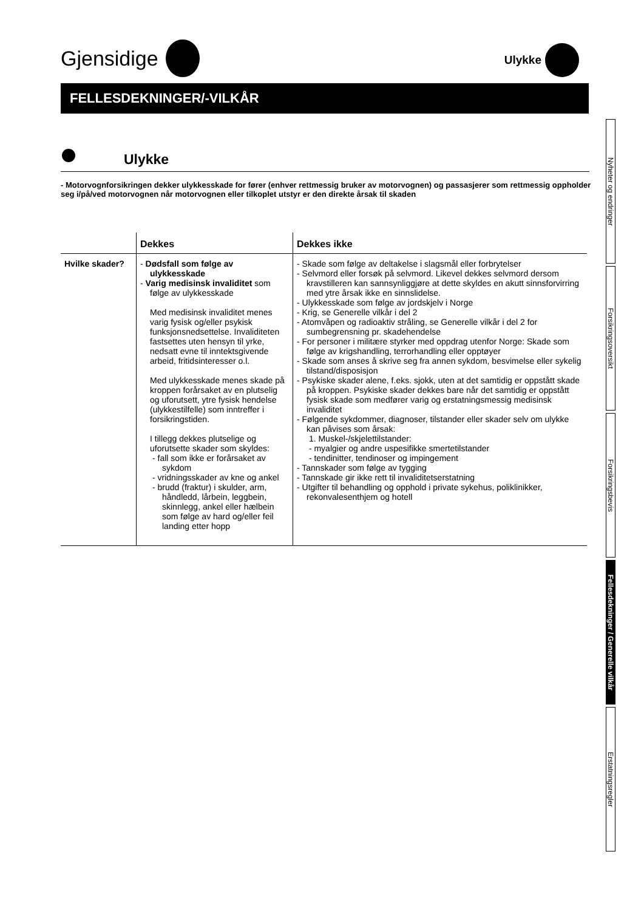Gjensidige
Ulykke
FELLESDEKNINGER/-VILKÅR
Ulykke
- Motorvognforsikringen dekker ulykkesskade for fører (enhver rettmessig bruker av motorvognen) og passasjerer som rettmessig oppholder seg i/på/ved motorvognen når motorvognen eller tilkoplet utstyr er den direkte årsak til skaden
| | Dekkes | Dekkes ikke |
| --- | --- | --- |
| Hvilke skader? | - Dødsfall som følge av ulykkesskade - Varig medisinsk invaliditet som følge av ulykkesskade Med medisinsk invaliditet menes varig fysisk og/eller psykisk funksjonsnedsettelse. Invaliditeten fastsettes uten hensyn til yrke, nedsatt evne til inntektsgivende arbeid, fritidsinteresser o.l. Med ulykkesskade menes skade på kroppen forårsaket av en plutselig og uforutsett, ytre fysisk hendelse (ulykkestilfelle) som inntreffer i forsikringstiden. I tillegg dekkes plutselige og uforutsette skader som skyldes: - fall som ikke er forårsaket av sykdom - vridningsskader av kne og ankel - brudd (fraktur) i skulder, arm, håndledd, lårbein, leggbein, skinnlegg, ankel eller hælbein som følge av hard og/eller feil landing etter hopp | - Skade som følge av deltakelse i slagsmål eller forbrytelser - Selvmord eller forsøk på selvmord. Likevel dekkes selvmord dersom kravstilleren kan sannsynliggjøre at dette skyldes en akutt sinnsforvirring med ytre årsak ikke en sinnslidelse. - Ulykkesskade som følge av jordskjelv i Norge - Krig, se Generelle vilkår i del 2 - Atomvåpen og radioaktiv stråling, se Generelle vilkår i del 2 for sumbegrensning pr. skadehendelse - For personer i militære styrker med oppdrag utenfor Norge: Skade som følge av krigshandling, terrorhandling eller opptøyer - Skade som anses å skrive seg fra annen sykdom, besvimelse eller sykelig tilstand/disposisjon - Psykiske skader alene, f.eks. sjokk, uten at det samtidig er oppstått skade på kroppen. Psykiske skader dekkes bare når det samtidig er oppstått fysisk skade som medfører varig og erstatningsmessig medisinsk invaliditet - Følgende sykdommer, diagnoser, tilstander eller skader selv om ulykke kan påvises som årsak: 1. Muskel-/skjelettilstander: - myalgier og andre uspesifikke smertetilstander - tendinitter, tendinoser og impingement - Tannskader som følge av tygging - Tannskade gir ikke rett til invaliditetserstatning - Utgifter til behandling og opphold i private sykehus, poliklinikker, rekonvalesenthjem og hotell |
Nyheter og endringer
Forsikringsoversikt
Forsikringsbevis
Fellesdekninger / Generelle vilkår
Erstatningsregler